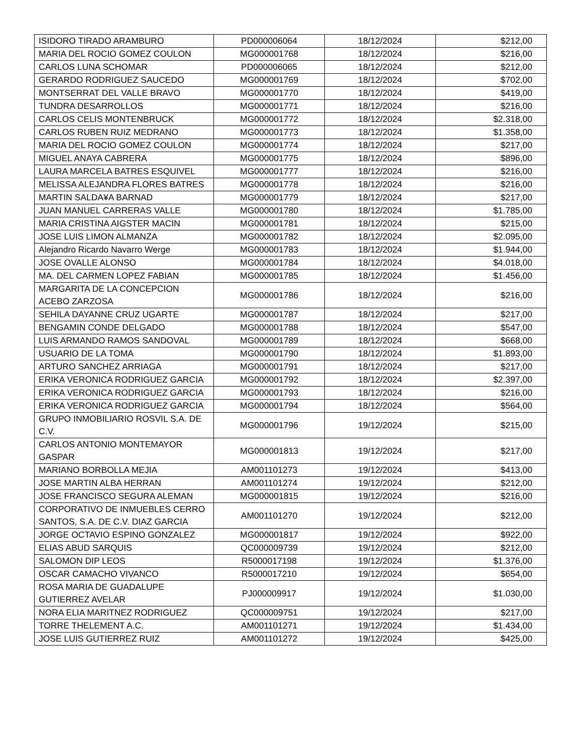| ISIDORO TIRADO ARAMBURO | PD000006064 | 18/12/2024 | $212,00 |
| MARIA DEL ROCIO GOMEZ COULON | MG000001768 | 18/12/2024 | $216,00 |
| CARLOS LUNA SCHOMAR | PD000006065 | 18/12/2024 | $212,00 |
| GERARDO RODRIGUEZ SAUCEDO | MG000001769 | 18/12/2024 | $702,00 |
| MONTSERRAT DEL VALLE BRAVO | MG000001770 | 18/12/2024 | $419,00 |
| TUNDRA DESARROLLOS | MG000001771 | 18/12/2024 | $216,00 |
| CARLOS CELIS MONTENBRUCK | MG000001772 | 18/12/2024 | $2.318,00 |
| CARLOS RUBEN RUIZ MEDRANO | MG000001773 | 18/12/2024 | $1.358,00 |
| MARIA DEL ROCIO GOMEZ COULON | MG000001774 | 18/12/2024 | $217,00 |
| MIGUEL ANAYA CABRERA | MG000001775 | 18/12/2024 | $896,00 |
| LAURA MARCELA BATRES ESQUIVEL | MG000001777 | 18/12/2024 | $216,00 |
| MELISSA ALEJANDRA FLORES BATRES | MG000001778 | 18/12/2024 | $216,00 |
| MARTIN SALDA¥A BARNAD | MG000001779 | 18/12/2024 | $217,00 |
| JUAN MANUEL CARRERAS VALLE | MG000001780 | 18/12/2024 | $1.785,00 |
| MARIA CRISTINA AIGSTER MACIN | MG000001781 | 18/12/2024 | $215,00 |
| JOSE LUIS LIMON ALMANZA | MG000001782 | 18/12/2024 | $2.095,00 |
| Alejandro Ricardo Navarro Werge | MG000001783 | 18/12/2024 | $1.944,00 |
| JOSE OVALLE ALONSO | MG000001784 | 18/12/2024 | $4.018,00 |
| MA. DEL CARMEN LOPEZ FABIAN | MG000001785 | 18/12/2024 | $1.456,00 |
| MARGARITA DE LA CONCEPCION ACEBO ZARZOSA | MG000001786 | 18/12/2024 | $216,00 |
| SEHILA DAYANNE CRUZ UGARTE | MG000001787 | 18/12/2024 | $217,00 |
| BENGAMIN CONDE DELGADO | MG000001788 | 18/12/2024 | $547,00 |
| LUIS ARMANDO RAMOS SANDOVAL | MG000001789 | 18/12/2024 | $668,00 |
| USUARIO DE LA TOMA | MG000001790 | 18/12/2024 | $1.893,00 |
| ARTURO SANCHEZ ARRIAGA | MG000001791 | 18/12/2024 | $217,00 |
| ERIKA VERONICA RODRIGUEZ GARCIA | MG000001792 | 18/12/2024 | $2.397,00 |
| ERIKA VERONICA RODRIGUEZ GARCIA | MG000001793 | 18/12/2024 | $216,00 |
| ERIKA VERONICA RODRIGUEZ GARCIA | MG000001794 | 18/12/2024 | $564,00 |
| GRUPO INMOBILIARIO ROSVIL S.A. DE C.V. | MG000001796 | 19/12/2024 | $215,00 |
| CARLOS ANTONIO MONTEMAYOR GASPAR | MG000001813 | 19/12/2024 | $217,00 |
| MARIANO BORBOLLA MEJIA | AM001101273 | 19/12/2024 | $413,00 |
| JOSE MARTIN ALBA HERRAN | AM001101274 | 19/12/2024 | $212,00 |
| JOSE FRANCISCO SEGURA ALEMAN | MG000001815 | 19/12/2024 | $216,00 |
| CORPORATIVO DE INMUEBLES CERRO SANTOS, S.A. DE C.V. DIAZ GARCIA | AM001101270 | 19/12/2024 | $212,00 |
| JORGE OCTAVIO ESPINO GONZALEZ | MG000001817 | 19/12/2024 | $922,00 |
| ELIAS ABUD SARQUIS | QC000009739 | 19/12/2024 | $212,00 |
| SALOMON DIP LEOS | R5000017198 | 19/12/2024 | $1.376,00 |
| OSCAR CAMACHO VIVANCO | R5000017210 | 19/12/2024 | $654,00 |
| ROSA MARIA DE GUADALUPE GUTIERREZ AVELAR | PJ000009917 | 19/12/2024 | $1.030,00 |
| NORA ELIA MARITNEZ RODRIGUEZ | QC000009751 | 19/12/2024 | $217,00 |
| TORRE THELEMENT A.C. | AM001101271 | 19/12/2024 | $1.434,00 |
| JOSE LUIS GUTIERREZ RUIZ | AM001101272 | 19/12/2024 | $425,00 |